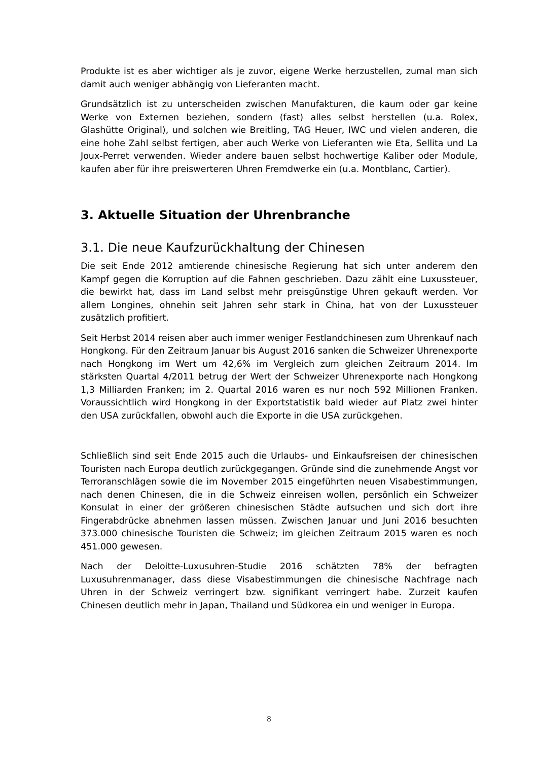Produkte ist es aber wichtiger als je zuvor, eigene Werke herzustellen, zumal man sich damit auch weniger abhängig von Lieferanten macht.
Grundsätzlich ist zu unterscheiden zwischen Manufakturen, die kaum oder gar keine Werke von Externen beziehen, sondern (fast) alles selbst herstellen (u.a. Rolex, Glashütte Original), und solchen wie Breitling, TAG Heuer, IWC und vielen anderen, die eine hohe Zahl selbst fertigen, aber auch Werke von Lieferanten wie Eta, Sellita und La Joux-Perret verwenden. Wieder andere bauen selbst hochwertige Kaliber oder Module, kaufen aber für ihre preiswerteren Uhren Fremdwerke ein (u.a. Montblanc, Cartier).
3. Aktuelle Situation der Uhrenbranche
3.1. Die neue Kaufzurückhaltung der Chinesen
Die seit Ende 2012 amtierende chinesische Regierung hat sich unter anderem den Kampf gegen die Korruption auf die Fahnen geschrieben. Dazu zählt eine Luxussteuer, die bewirkt hat, dass im Land selbst mehr preisgünstige Uhren gekauft werden. Vor allem Longines, ohnehin seit Jahren sehr stark in China, hat von der Luxussteuer zusätzlich profitiert.
Seit Herbst 2014 reisen aber auch immer weniger Festlandchinesen zum Uhrenkauf nach Hongkong. Für den Zeitraum Januar bis August 2016 sanken die Schweizer Uhrenexporte nach Hongkong im Wert um 42,6% im Vergleich zum gleichen Zeitraum 2014. Im stärksten Quartal 4/2011 betrug der Wert der Schweizer Uhrenexporte nach Hongkong 1,3 Milliarden Franken; im 2. Quartal 2016 waren es nur noch 592 Millionen Franken. Voraussichtlich wird Hongkong in der Exportstatistik bald wieder auf Platz zwei hinter den USA zurückfallen, obwohl auch die Exporte in die USA zurückgehen.
Schließlich sind seit Ende 2015 auch die Urlaubs- und Einkaufsreisen der chinesischen Touristen nach Europa deutlich zurückgegangen. Gründe sind die zunehmende Angst vor Terroranschlägen sowie die im November 2015 eingeführten neuen Visabestimmungen, nach denen Chinesen, die in die Schweiz einreisen wollen, persönlich ein Schweizer Konsulat in einer der größeren chinesischen Städte aufsuchen und sich dort ihre Fingerabdrücke abnehmen lassen müssen. Zwischen Januar und Juni 2016 besuchten 373.000 chinesische Touristen die Schweiz; im gleichen Zeitraum 2015 waren es noch 451.000 gewesen.
Nach der Deloitte-Luxusuhren-Studie 2016 schätzten 78% der befragten Luxusuhrenmanager, dass diese Visabestimmungen die chinesische Nachfrage nach Uhren in der Schweiz verringert bzw. signifikant verringert habe. Zurzeit kaufen Chinesen deutlich mehr in Japan, Thailand und Südkorea ein und weniger in Europa.
8